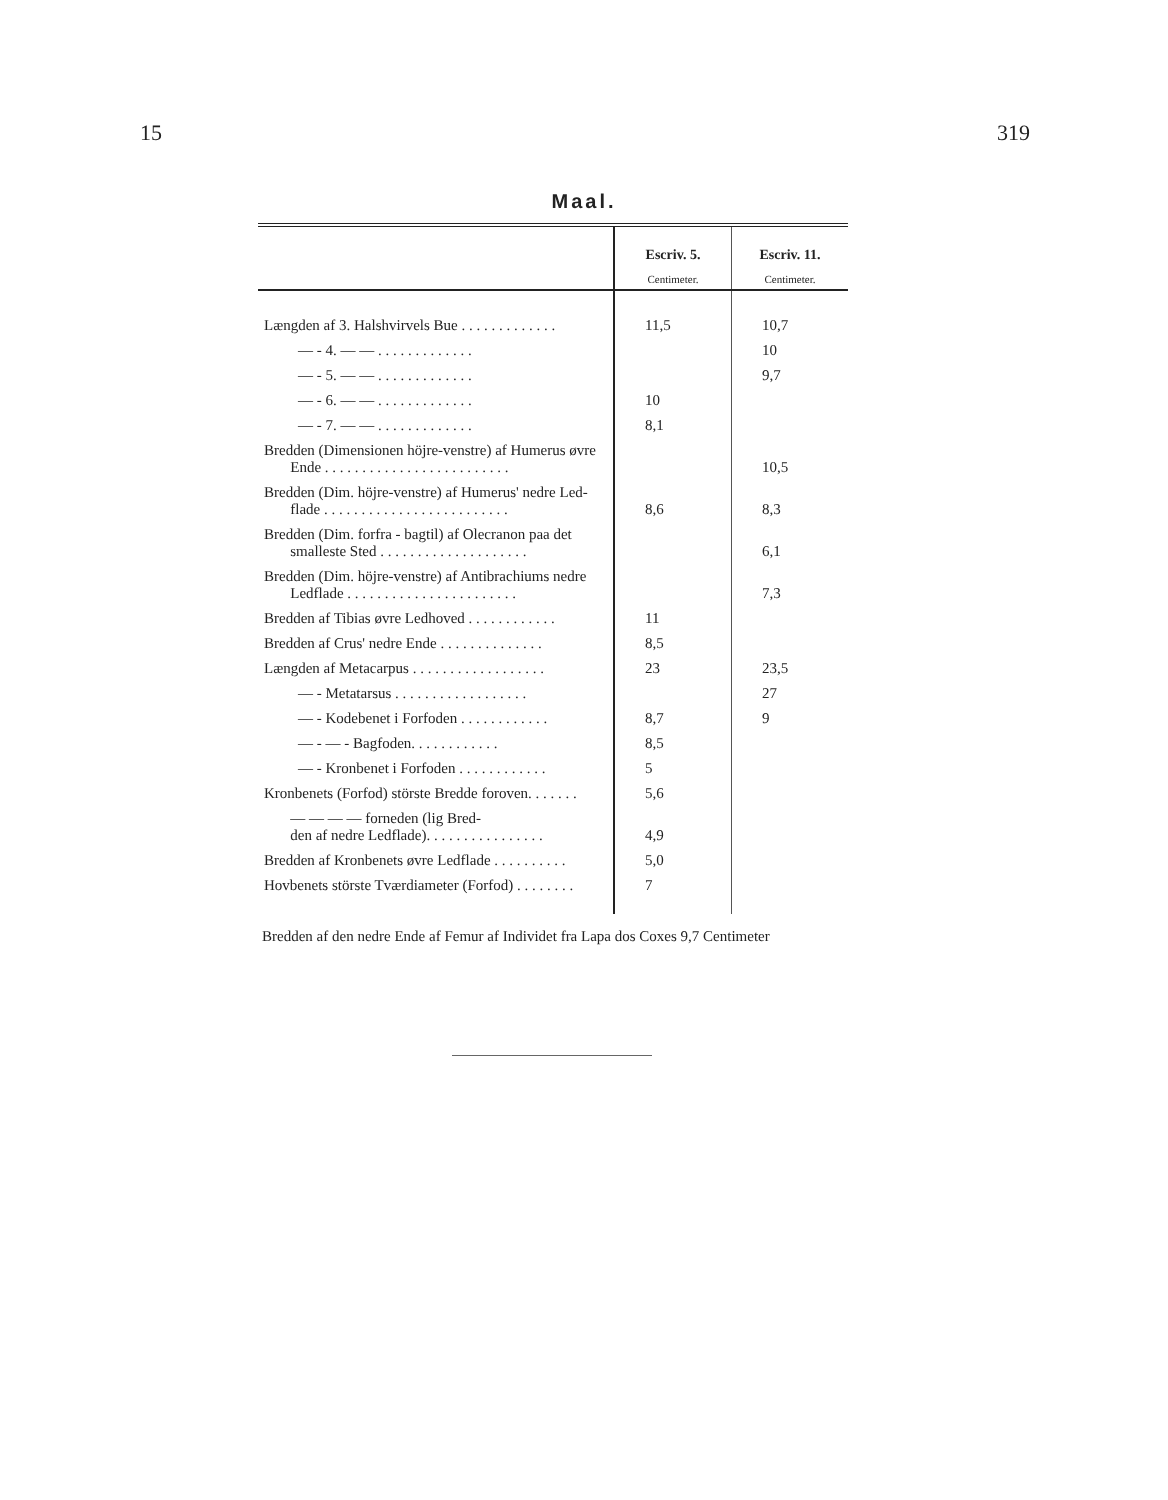15 319
Maal.
| | Escriv. 5. Centimeter. | Escriv. 11. Centimeter. |
| --- | --- | --- |
| Længden af 3. Halshvirvels Bue . . . . . . . . . . . . . | 11,5 | 10,7 |
| — - 4. — — . . . . . . . . . . . . . | | 10 |
| — - 5. — — . . . . . . . . . . . . . | | 9,7 |
| — - 6. — — . . . . . . . . . . . . . | 10 | |
| — - 7. — — . . . . . . . . . . . . . | 8,1 | |
| Bredden (Dimensionen höjre-venstre) af Humerus øvre Ende . . . . . . . . . . . . . . . . . . . . . . . . . | | 10,5 |
| Bredden (Dim. höjre-venstre) af Humerus' nedre Led- flade . . . . . . . . . . . . . . . . . . . . . . . . . | 8,6 | 8,3 |
| Bredden (Dim. forfra - bagtil) af Olecranon paa det smalleste Sted . . . . . . . . . . . . . . . . . . . . | | 6,1 |
| Bredden (Dim. höjre-venstre) af Antibrachiums nedre Ledflade . . . . . . . . . . . . . . . . . . . . . . . | | 7,3 |
| Bredden af Tibias øvre Ledhoved . . . . . . . . . . . . | 11 | |
| Bredden af Crus' nedre Ende . . . . . . . . . . . . . . | 8,5 | |
| Længden af Metacarpus . . . . . . . . . . . . . . . . . . | 23 | 23,5 |
| — - Metatarsus . . . . . . . . . . . . . . . . . . | | 27 |
| — - Kodebenet i Forfoden . . . . . . . . . . . . | 8,7 | 9 |
| — - — - Bagfoden. . . . . . . . . . . . | 8,5 | |
| — - Kronbenet i Forfoden . . . . . . . . . . . . | 5 | |
| Kronbenets (Forfod) störste Bredde foroven. . . . . . . | 5,6 | |
| — — — — forneden (lig Bred- den af nedre Ledflade). . . . . . . . . . . . . . . . | 4,9 | |
| Bredden af Kronbenets øvre Ledflade . . . . . . . . . . | 5,0 | |
| Hovbenets störste Tværdiameter (Forfod) . . . . . . . . | 7 | |
Bredden af den nedre Ende af Femur af Individet fra Lapa dos Coxes 9,7 Centimeter